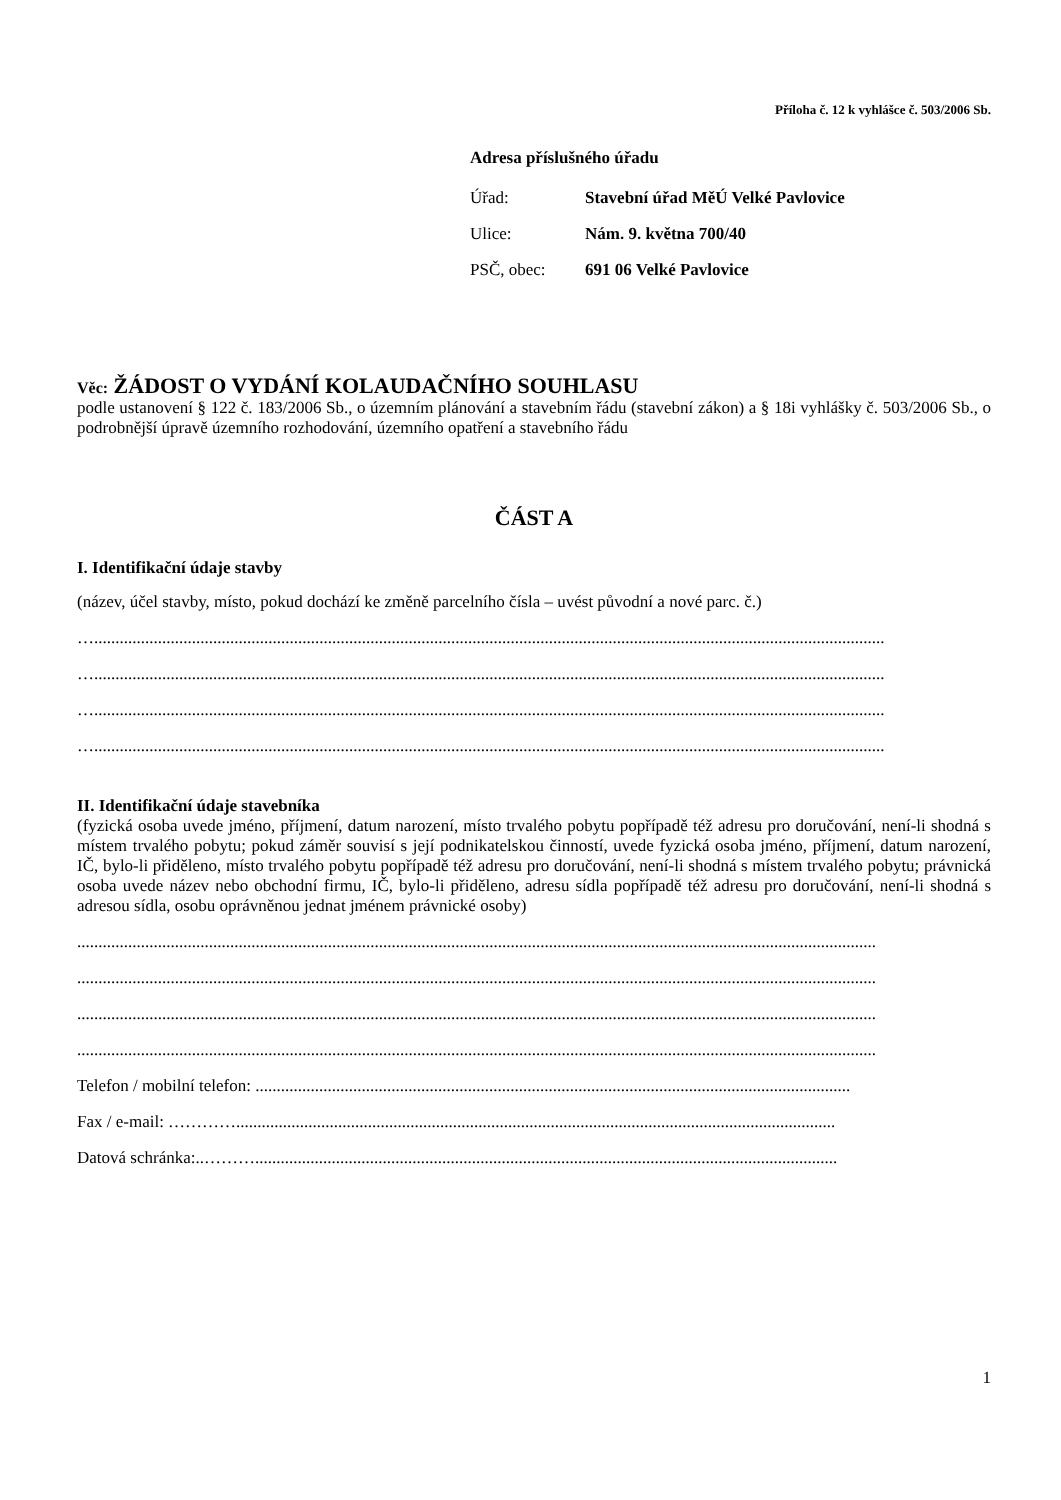Příloha č. 12 k vyhlášce č. 503/2006 Sb.
Adresa příslušného úřadu
| Úřad: | Stavební úřad MěÚ Velké Pavlovice |
| Ulice: | Nám. 9. května 700/40 |
| PSČ, obec: | 691 06 Velké Pavlovice |
Věc: ŽÁDOST O VYDÁNÍ KOLAUDAČNÍHO SOUHLASU
podle ustanovení § 122 č. 183/2006 Sb., o územním plánování a stavebním řádu (stavební zákon) a § 18i vyhlášky č. 503/2006 Sb., o podrobnější úpravě územního rozhodování, územního opatření a stavebního řádu
ČÁST A
I. Identifikační údaje stavby
(název, účel stavby, místo, pokud dochází ke změně parcelního čísla – uvést původní a nové parc. č.)
…..........................................................................................................................................................................................
…..........................................................................................................................................................................................
…..........................................................................................................................................................................................
…..........................................................................................................................................................................................
II. Identifikační údaje stavebníka
(fyzická osoba uvede jméno, příjmení, datum narození, místo trvalého pobytu popřípadě též adresu pro doručování, není-li shodná s místem trvalého pobytu; pokud záměr souvisí s její podnikatelskou činností, uvede fyzická osoba jméno, příjmení, datum narození, IČ, bylo-li přiděleno, místo trvalého pobytu popřípadě též adresu pro doručování, není-li shodná s místem trvalého pobytu; právnická osoba uvede název nebo obchodní firmu, IČ, bylo-li přiděleno, adresu sídla popřípadě též adresu pro doručování, není-li shodná s adresou sídla, osobu oprávněnou jednat jménem právnické osoby)
............................................................................................................................................................................................
............................................................................................................................................................................................
............................................................................................................................................................................................
............................................................................................................................................................................................
Telefon / mobilní telefon: ............................................................................................................................................
Fax / e-mail: ………….............................................................................................................................................
Datová schránka:..……….........................................................................................................................................
1